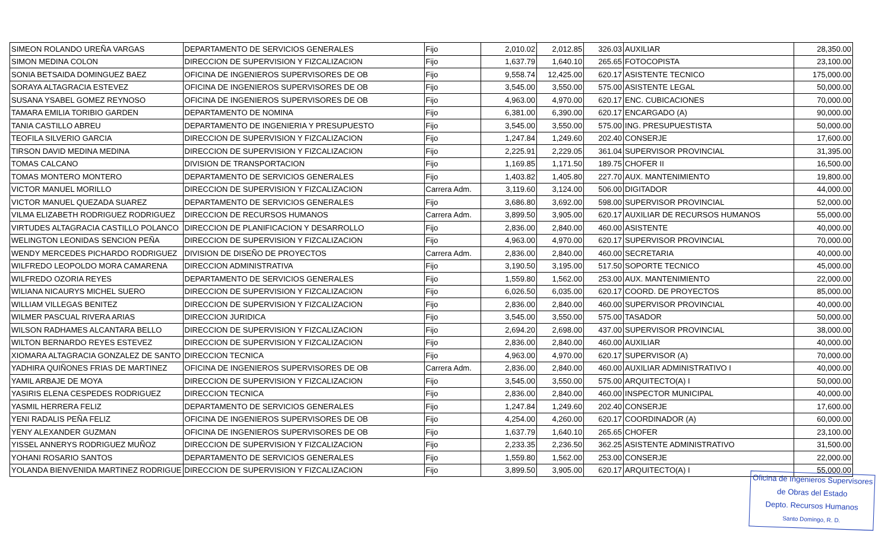| SIMEON ROLANDO UREÑA VARGAS | DEPARTAMENTO DE SERVICIOS GENERALES | Fijo | 2,010.02 | 2,012.85 | 326.03 | AUXILIAR | 28,350.00 |
| SIMON MEDINA COLON | DIRECCION DE SUPERVISION Y FIZCALIZACION | Fijo | 1,637.79 | 1,640.10 | 265.65 | FOTOCOPISTA | 23,100.00 |
| SONIA BETSAIDA DOMINGUEZ BAEZ | OFICINA DE INGENIEROS SUPERVISORES DE OB | Fijo | 9,558.74 | 12,425.00 | 620.17 | ASISTENTE TECNICO | 175,000.00 |
| SORAYA ALTAGRACIA ESTEVEZ | OFICINA DE INGENIEROS SUPERVISORES DE OB | Fijo | 3,545.00 | 3,550.00 | 575.00 | ASISTENTE LEGAL | 50,000.00 |
| SUSANA YSABEL GOMEZ REYNOSO | OFICINA DE INGENIEROS SUPERVISORES DE OB | Fijo | 4,963.00 | 4,970.00 | 620.17 | ENC. CUBICACIONES | 70,000.00 |
| TAMARA EMILIA TORIBIO GARDEN | DEPARTAMENTO DE NOMINA | Fijo | 6,381.00 | 6,390.00 | 620.17 | ENCARGADO (A) | 90,000.00 |
| TANIA CASTILLO ABREU | DEPARTAMENTO DE INGENIERIA Y PRESUPUESTO | Fijo | 3,545.00 | 3,550.00 | 575.00 | ING. PRESUPUESTISTA | 50,000.00 |
| TEOFILA SILVERIO GARCIA | DIRECCION DE SUPERVISION Y FIZCALIZACION | Fijo | 1,247.84 | 1,249.60 | 202.40 | CONSERJE | 17,600.00 |
| TIRSON DAVID MEDINA MEDINA | DIRECCION DE SUPERVISION Y FIZCALIZACION | Fijo | 2,225.91 | 2,229.05 | 361.04 | SUPERVISOR PROVINCIAL | 31,395.00 |
| TOMAS CALCANO | DIVISION DE TRANSPORTACION | Fijo | 1,169.85 | 1,171.50 | 189.75 | CHOFER II | 16,500.00 |
| TOMAS MONTERO MONTERO | DEPARTAMENTO DE SERVICIOS GENERALES | Fijo | 1,403.82 | 1,405.80 | 227.70 | AUX. MANTENIMIENTO | 19,800.00 |
| VICTOR MANUEL MORILLO | DIRECCION DE SUPERVISION Y FIZCALIZACION | Carrera Adm. | 3,119.60 | 3,124.00 | 506.00 | DIGITADOR | 44,000.00 |
| VICTOR MANUEL QUEZADA SUAREZ | DEPARTAMENTO DE SERVICIOS GENERALES | Fijo | 3,686.80 | 3,692.00 | 598.00 | SUPERVISOR PROVINCIAL | 52,000.00 |
| VILMA ELIZABETH RODRIGUEZ RODRIGUEZ | DIRECCION DE RECURSOS HUMANOS | Carrera Adm. | 3,899.50 | 3,905.00 | 620.17 | AUXILIAR DE RECURSOS HUMANOS | 55,000.00 |
| VIRTUDES ALTAGRACIA CASTILLO POLANCO | DIRECCION DE PLANIFICACION Y DESARROLLO | Fijo | 2,836.00 | 2,840.00 | 460.00 | ASISTENTE | 40,000.00 |
| WELINGTON LEONIDAS SENCION PEÑA | DIRECCION DE SUPERVISION Y FIZCALIZACION | Fijo | 4,963.00 | 4,970.00 | 620.17 | SUPERVISOR PROVINCIAL | 70,000.00 |
| WENDY MERCEDES PICHARDO RODRIGUEZ | DIVISION DE DISEÑO DE PROYECTOS | Carrera Adm. | 2,836.00 | 2,840.00 | 460.00 | SECRETARIA | 40,000.00 |
| WILFREDO LEOPOLDO MORA CAMARENA | DIRECCION ADMINISTRATIVA | Fijo | 3,190.50 | 3,195.00 | 517.50 | SOPORTE TECNICO | 45,000.00 |
| WILFREDO OZORIA REYES | DEPARTAMENTO DE SERVICIOS GENERALES | Fijo | 1,559.80 | 1,562.00 | 253.00 | AUX. MANTENIMIENTO | 22,000.00 |
| WILIANA NICAURYS MICHEL SUERO | DIRECCION DE SUPERVISION Y FIZCALIZACION | Fijo | 6,026.50 | 6,035.00 | 620.17 | COORD. DE PROYECTOS | 85,000.00 |
| WILLIAM VILLEGAS BENITEZ | DIRECCION DE SUPERVISION Y FIZCALIZACION | Fijo | 2,836.00 | 2,840.00 | 460.00 | SUPERVISOR PROVINCIAL | 40,000.00 |
| WILMER PASCUAL RIVERA ARIAS | DIRECCION JURIDICA | Fijo | 3,545.00 | 3,550.00 | 575.00 | TASADOR | 50,000.00 |
| WILSON RADHAMES ALCANTARA BELLO | DIRECCION DE SUPERVISION Y FIZCALIZACION | Fijo | 2,694.20 | 2,698.00 | 437.00 | SUPERVISOR PROVINCIAL | 38,000.00 |
| WILTON BERNARDO REYES ESTEVEZ | DIRECCION DE SUPERVISION Y FIZCALIZACION | Fijo | 2,836.00 | 2,840.00 | 460.00 | AUXILIAR | 40,000.00 |
| XIOMARA ALTAGRACIA GONZALEZ DE SANTO | DIRECCION TECNICA | Fijo | 4,963.00 | 4,970.00 | 620.17 | SUPERVISOR (A) | 70,000.00 |
| YADHIRA QUIÑONES FRIAS DE MARTINEZ | OFICINA DE INGENIEROS SUPERVISORES DE OB | Carrera Adm. | 2,836.00 | 2,840.00 | 460.00 | AUXILIAR ADMINISTRATIVO I | 40,000.00 |
| YAMIL ARBAJE DE MOYA | DIRECCION DE SUPERVISION Y FIZCALIZACION | Fijo | 3,545.00 | 3,550.00 | 575.00 | ARQUITECTO(A) I | 50,000.00 |
| YASIRIS ELENA CESPEDES RODRIGUEZ | DIRECCION TECNICA | Fijo | 2,836.00 | 2,840.00 | 460.00 | INSPECTOR MUNICIPAL | 40,000.00 |
| YASMIL HERRERA FELIZ | DEPARTAMENTO DE SERVICIOS GENERALES | Fijo | 1,247.84 | 1,249.60 | 202.40 | CONSERJE | 17,600.00 |
| YENI RADALIS PEÑA FELIZ | OFICINA DE INGENIEROS SUPERVISORES DE OB | Fijo | 4,254.00 | 4,260.00 | 620.17 | COORDINADOR (A) | 60,000.00 |
| YENY ALEXANDER GUZMAN | OFICINA DE INGENIEROS SUPERVISORES DE OB | Fijo | 1,637.79 | 1,640.10 | 265.65 | CHOFER | 23,100.00 |
| YISSEL ANNERYS RODRIGUEZ MUÑOZ | DIRECCION DE SUPERVISION Y FIZCALIZACION | Fijo | 2,233.35 | 2,236.50 | 362.25 | ASISTENTE ADMINISTRATIVO | 31,500.00 |
| YOHANI ROSARIO SANTOS | DEPARTAMENTO DE SERVICIOS GENERALES | Fijo | 1,559.80 | 1,562.00 | 253.00 | CONSERJE | 22,000.00 |
| YOLANDA BIENVENIDA MARTINEZ RODRIGUE | DIRECCION DE SUPERVISION Y FIZCALIZACION | Fijo | 3,899.50 | 3,905.00 | 620.17 | ARQUITECTO(A) I | 55,000.00 |
Oficina de Ingenieros Supervisores
de Obras del Estado
Depto. Recursos Humanos
Santo Domingo, R. D.